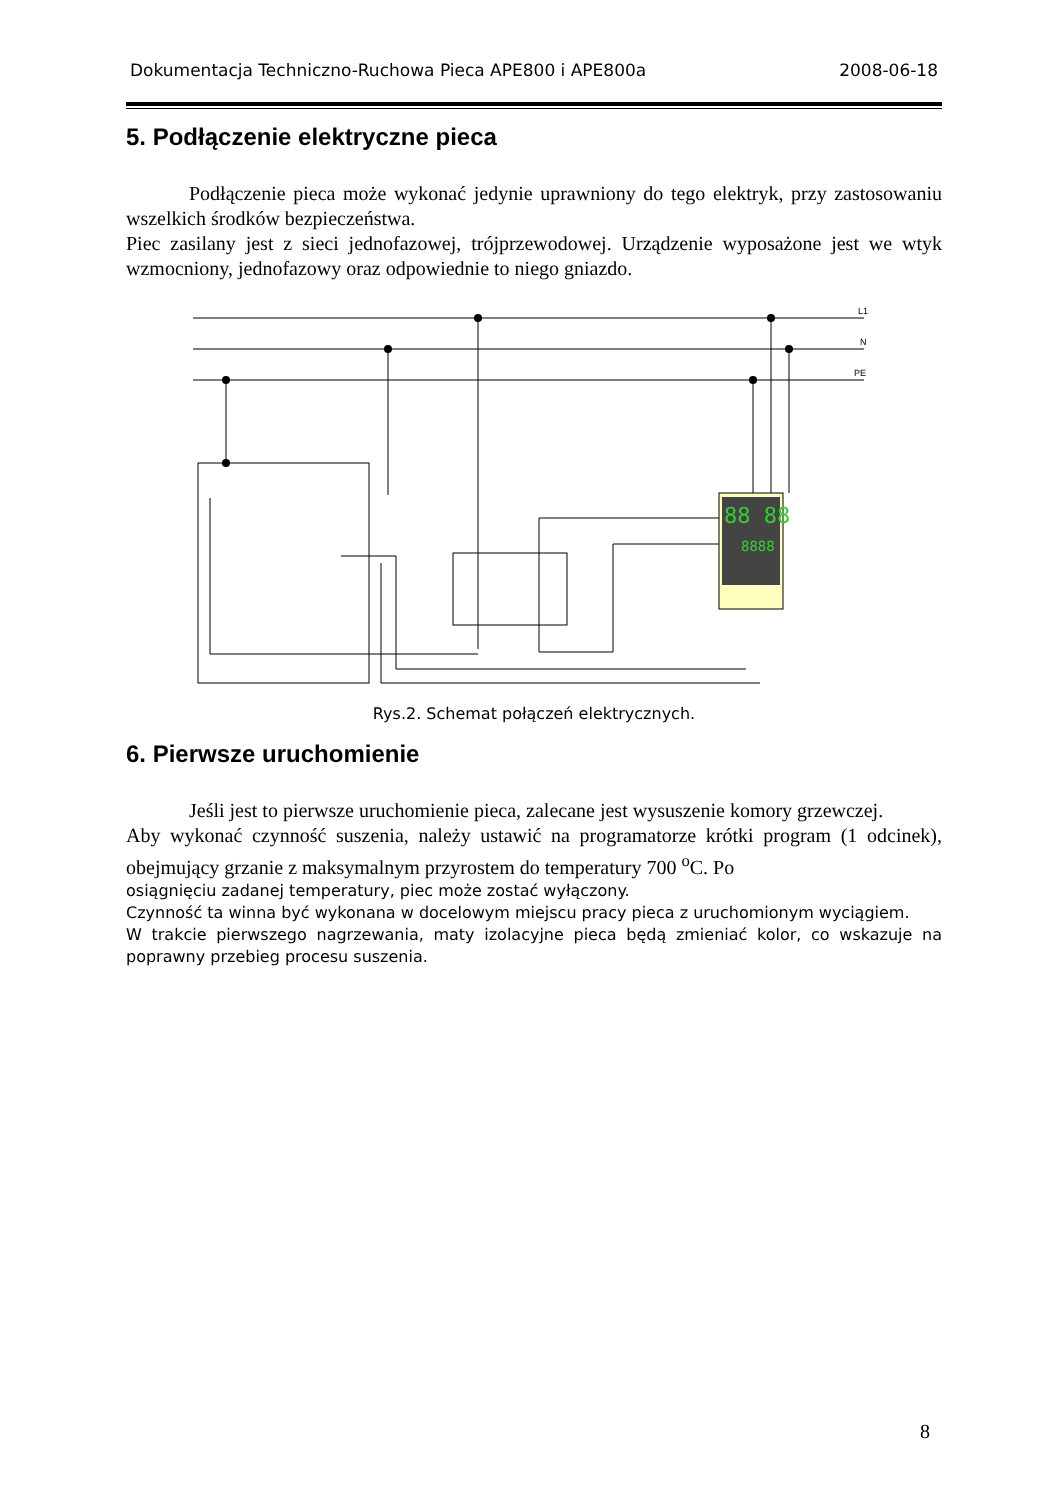Dokumentacja Techniczno-Ruchowa Pieca APE800 i APE800a 2008-06-18
5. Podłączenie elektryczne pieca
Podłączenie pieca może wykonać jedynie uprawniony do tego elektryk, przy zastosowaniu wszelkich środków bezpieczeństwa.
Piec zasilany jest z sieci jednofazowej, trójprzewodowej. Urządzenie wyposażone jest we wtyk wzmocniony, jednofazowy oraz odpowiednie to niego gniazdo.
88 88
8888
L1
N
PE
Rys.2. Schemat połączeń elektrycznych.
6. Pierwsze uruchomienie
Jeśli jest to pierwsze uruchomienie pieca, zalecane jest wysuszenie komory grzewczej.
Aby wykonać czynność suszenia, należy ustawić na programatorze krótki program (1 odcinek), obejmujący grzanie z maksymalnym przyrostem do temperatury 700 <sup>o</sup>C. Po
osiągnięciu zadanej temperatury, piec może zostać wyłączony.
Czynność ta winna być wykonana w docelowym miejscu pracy pieca z uruchomionym wyciągiem.
W trakcie pierwszego nagrzewania, maty izolacyjne pieca będą zmieniać kolor, co wskazuje na poprawny przebieg procesu suszenia.
8